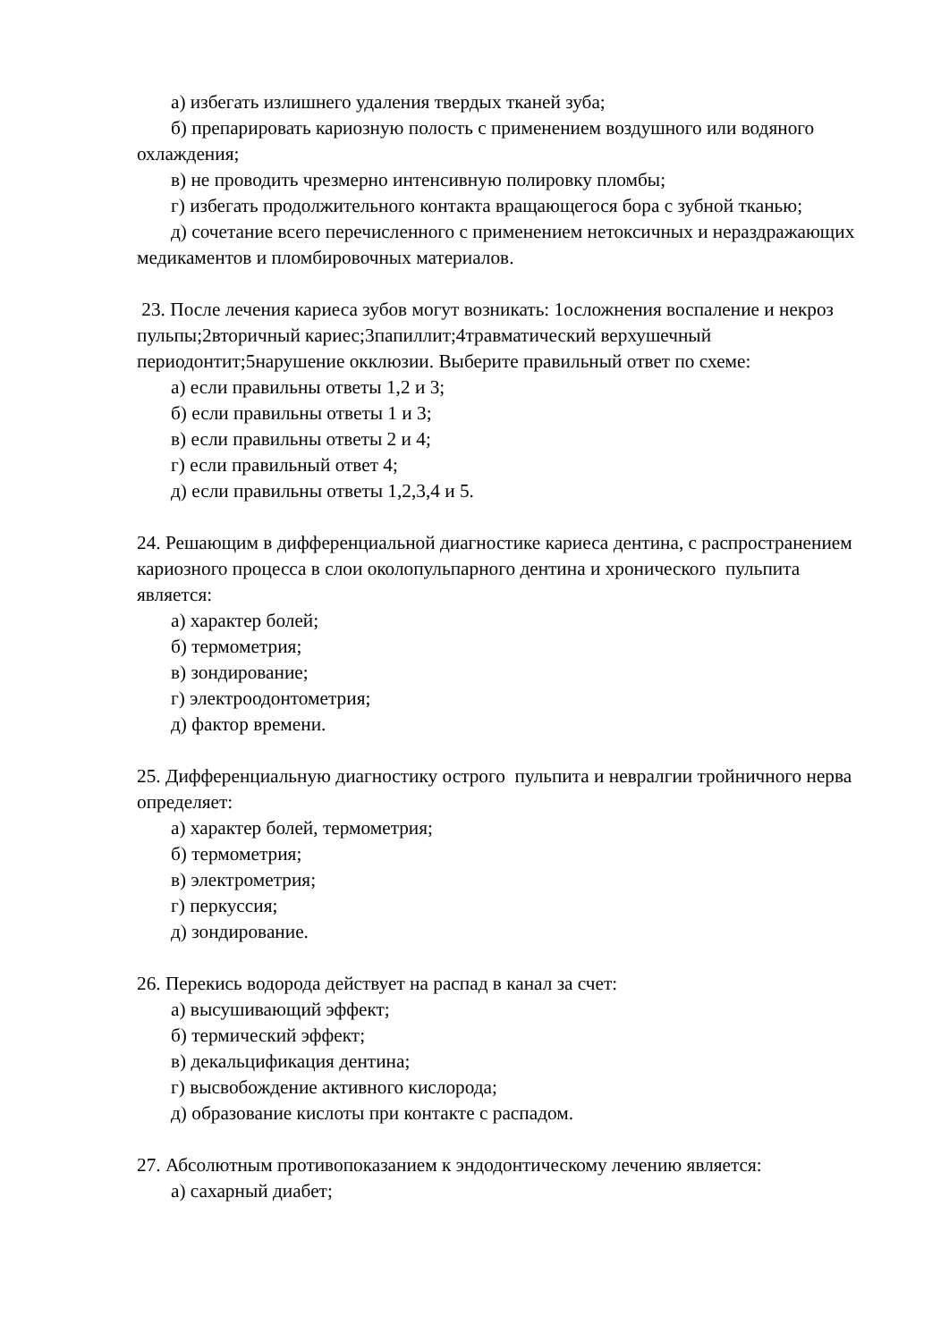а) избегать излишнего удаления твердых тканей зуба;
б) препарировать кариозную полость с применением воздушного или водяного охлаждения;
в) не проводить чрезмерно интенсивную полировку пломбы;
г) избегать продолжительного контакта вращающегося бора с зубной тканью;
д) сочетание всего перечисленного с применением нетоксичных и нераздражающих медикаментов и пломбировочных материалов.
23. После лечения кариеса зубов могут возникать: 1осложнения воспаление и некроз пульпы;2вторичный кариес;3папиллит;4травматический верхушечный периодонтит;5нарушение окклюзии. Выберите правильный ответ по схеме:
а) если правильны ответы 1,2 и 3;
б) если правильны ответы 1 и 3;
в) если правильны ответы 2 и 4;
г) если правильный ответ 4;
д) если правильны ответы 1,2,3,4 и 5.
24. Решающим в дифференциальной диагностике кариеса дентина, с распространением кариозного процесса в слои околопульпарного дентина и хронического пульпита является:
а) характер болей;
б) термометрия;
в) зондирование;
г) электроодонтометрия;
д) фактор времени.
25. Дифференциальную диагностику острого пульпита и невралгии тройничного нерва определяет:
а) характер болей, термометрия;
б) термометрия;
в) электрометрия;
г) перкуссия;
д) зондирование.
26. Перекись водорода действует на распад в канал за счет:
а) высушивающий эффект;
б) термический эффект;
в) декальцификация дентина;
г) высвобождение активного кислорода;
д) образование кислоты при контакте с распадом.
27. Абсолютным противопоказанием к эндодонтическому лечению является:
а) сахарный диабет;